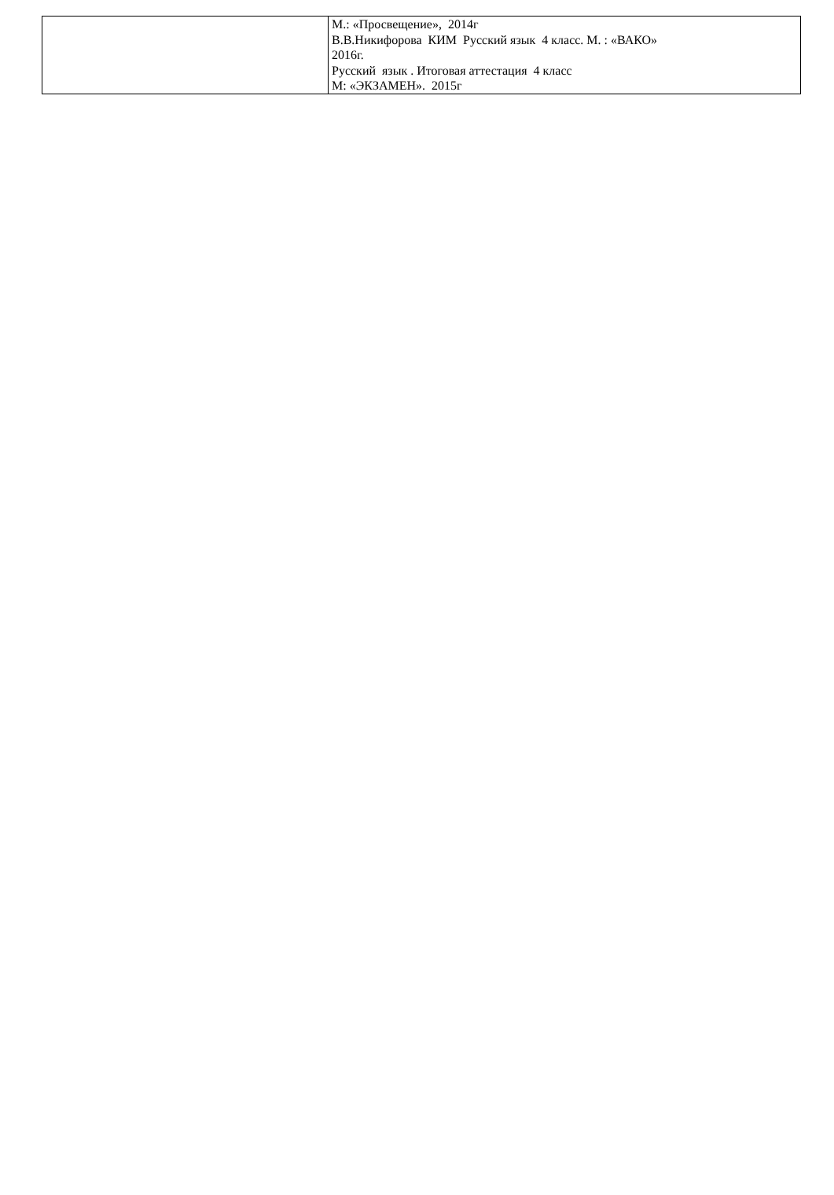| | М.: «Просвещение», 2014г В.В.Никифорова КИМ Русский язык 4 класс. М. : «ВАКО» 2016г. Русский язык . Итоговая аттестация 4 класс М: «ЭКЗАМЕН». 2015г |